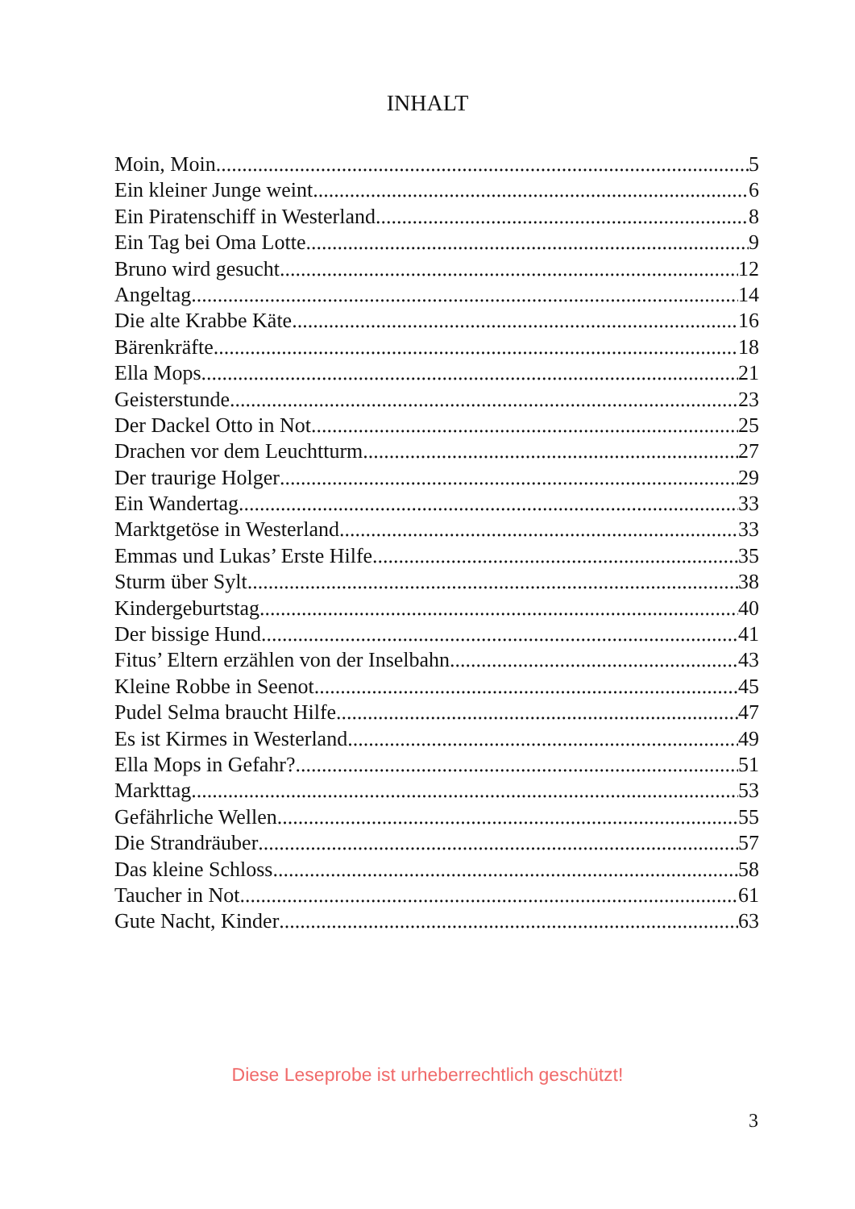INHALT
Moin, Moin 5
Ein kleiner Junge weint 6
Ein Piratenschiff in Westerland 8
Ein Tag bei Oma Lotte 9
Bruno wird gesucht 12
Angeltag 14
Die alte Krabbe Käte 16
Bärenkräfte 18
Ella Mops 21
Geisterstunde 23
Der Dackel Otto in Not 25
Drachen vor dem Leuchtturm 27
Der traurige Holger 29
Ein Wandertag 33
Marktgetöse in Westerland 33
Emmas und Lukas’ Erste Hilfe 35
Sturm über Sylt 38
Kindergeburtstag 40
Der bissige Hund 41
Fitus’ Eltern erzählen von der Inselbahn 43
Kleine Robbe in Seenot 45
Pudel Selma braucht Hilfe 47
Es ist Kirmes in Westerland 49
Ella Mops in Gefahr? 51
Markttag 53
Gefährliche Wellen 55
Die Strandräuber 57
Das kleine Schloss 58
Taucher in Not 61
Gute Nacht, Kinder 63
Diese Leseprobe ist urheberrechtlich geschützt!
3